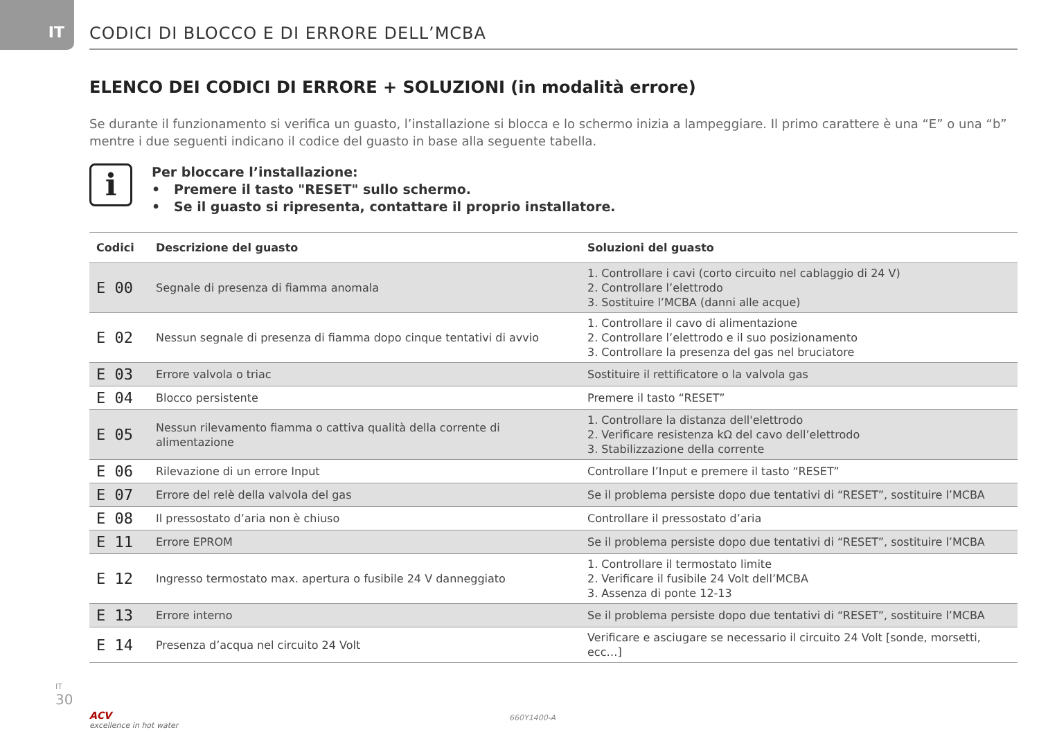IT CODICI DI BLOCCO E DI ERRORE DELL’MCBA
ELENCO DEI CODICI DI ERRORE + SOLUZIONI (in modalità errore)
Se durante il funzionamento si verifica un guasto, l’installazione si blocca e lo schermo inizia a lampeggiare. Il primo carattere è una “E” o una “b” mentre i due seguenti indicano il codice del guasto in base alla seguente tabella.
i
Per bloccare l’installazione:
• Premere il tasto "RESET" sullo schermo.
• Se il guasto si ripresenta, contattare il proprio installatore.
| Codici | Descrizione del guasto | Soluzioni del guasto |
| --- | --- | --- |
| E 00 | Segnale di presenza di fiamma anomala | 1. Controllare i cavi (corto circuito nel cablaggio di 24 V) 2. Controllare l’elettrodo 3. Sostituire l’MCBA (danni alle acque) |
| E 02 | Nessun segnale di presenza di fiamma dopo cinque tentativi di avvio | 1. Controllare il cavo di alimentazione 2. Controllare l’elettrodo e il suo posizionamento 3. Controllare la presenza del gas nel bruciatore |
| E 03 | Errore valvola o triac | Sostituire il rettificatore o la valvola gas |
| E 04 | Blocco persistente | Premere il tasto “RESET” |
| E 05 | Nessun rilevamento fiamma o cattiva qualità della corrente di alimentazione | 1. Controllare la distanza dell'elettrodo 2. Verificare resistenza kΩ del cavo dell’elettrodo 3. Stabilizzazione della corrente |
| E 06 | Rilevazione di un errore Input | Controllare l’Input e premere il tasto “RESET” |
| E 07 | Errore del relè della valvola del gas | Se il problema persiste dopo due tentativi di “RESET”, sostituire l’MCBA |
| E 08 | Il pressostato d’aria non è chiuso | Controllare il pressostato d’aria |
| E 11 | Errore EPROM | Se il problema persiste dopo due tentativi di “RESET”, sostituire l’MCBA |
| E 12 | Ingresso termostato max. apertura o fusibile 24 V danneggiato | 1. Controllare il termostato limite 2. Verificare il fusibile 24 Volt dell’MCBA 3. Assenza di ponte 12-13 |
| E 13 | Errore interno | Se il problema persiste dopo due tentativi di “RESET”, sostituire l’MCBA |
| E 14 | Presenza d’acqua nel circuito 24 Volt | Verificare e asciugare se necessario il circuito 24 Volt [sonde, morsetti, ecc…] |
IT
30
ACV
excellence in hot water
660Y1400-A